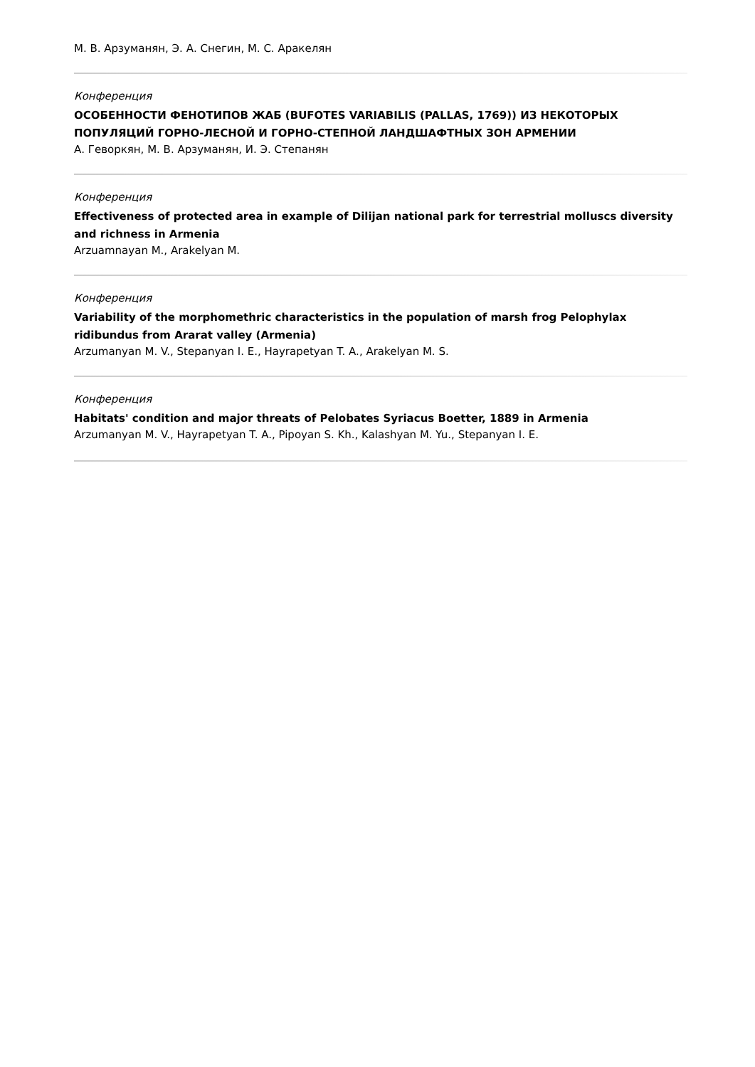М. В. Арзуманян, Э. А. Снегин, М. С. Аракелян
Конференция
ОСОБЕННОСТИ ФЕНОТИПОВ ЖАБ (BUFOTES VARIABILIS (PALLAS, 1769)) ИЗ НЕКОТОРЫХ ПОПУЛЯЦИЙ ГОРНО-ЛЕСНОЙ И ГОРНО-СТЕПНОЙ ЛАНДШАФТНЫХ ЗОН АРМЕНИИ
А. Геворкян, М. В. Арзуманян, И. Э. Степанян
Конференция
Effectiveness of protected area in example of Dilijan national park for terrestrial molluscs diversity and richness in Armenia
Arzuamnayan M., Arakelyan M.
Конференция
Variability of the morphomethric characteristics in the population of marsh frog Pelophylax ridibundus from Ararat valley (Armenia)
Arzumanyan M. V., Stepanyan I. E., Hayrapetyan T. A., Arakelyan M. S.
Конференция
Habitats' condition and major threats of Pelobates Syriacus Boetter, 1889 in Armenia
Arzumanyan M. V., Hayrapetyan T. A., Pipoyan S. Kh., Kalashyan M. Yu., Stepanyan I. E.